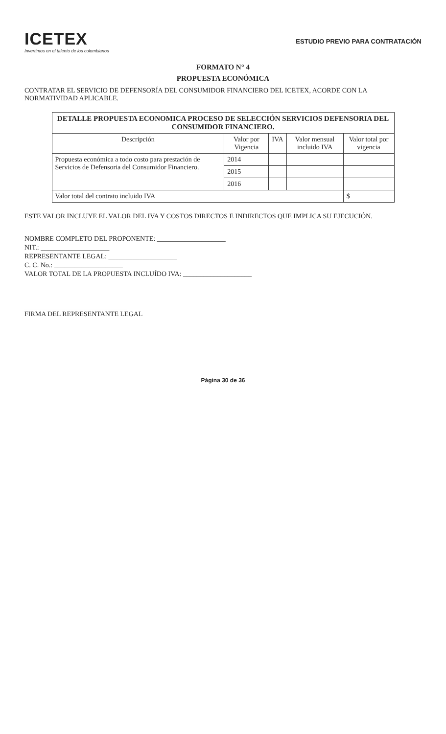ICETEX
Invertimos en el talento de los colombianos
ESTUDIO PREVIO PARA CONTRATACIÓN
FORMATO N° 4
PROPUESTA ECONÓMICA
CONTRATAR EL SERVICIO DE DEFENSORÍA DEL CONSUMIDOR FINANCIERO DEL ICETEX, ACORDE CON LA NORMATIVIDAD APLICABLE.
| DETALLE PROPUESTA ECONOMICA PROCESO DE SELECCIÓN SERVICIOS DEFENSORIA DEL CONSUMIDOR FINANCIERO. | | | | |
| --- | --- | --- | --- | --- |
| Descripción | Valor por Vigencia | IVA | Valor mensual incluido IVA | Valor total por vigencia |
| Propuesta económica a todo costo para prestación de Servicios de Defensoria del Consumidor Financiero. | 2014 | | | |
| | 2015 | | | |
| | 2016 | | | |
| Valor total del contrato incluido IVA | | | | $ |
ESTE VALOR INCLUYE EL VALOR DEL IVA Y COSTOS DIRECTOS E INDIRECTOS QUE IMPLICA SU EJECUCIÓN.
NOMBRE COMPLETO DEL PROPONENTE: ____________________
NIT.: ____________________
REPRESENTANTE LEGAL: ____________________
C. C. No.: ____________________
VALOR TOTAL DE LA PROPUESTA INCLUÍDO IVA: ____________________
______________________________
FIRMA DEL REPRESENTANTE LEGAL
Página 30 de 36